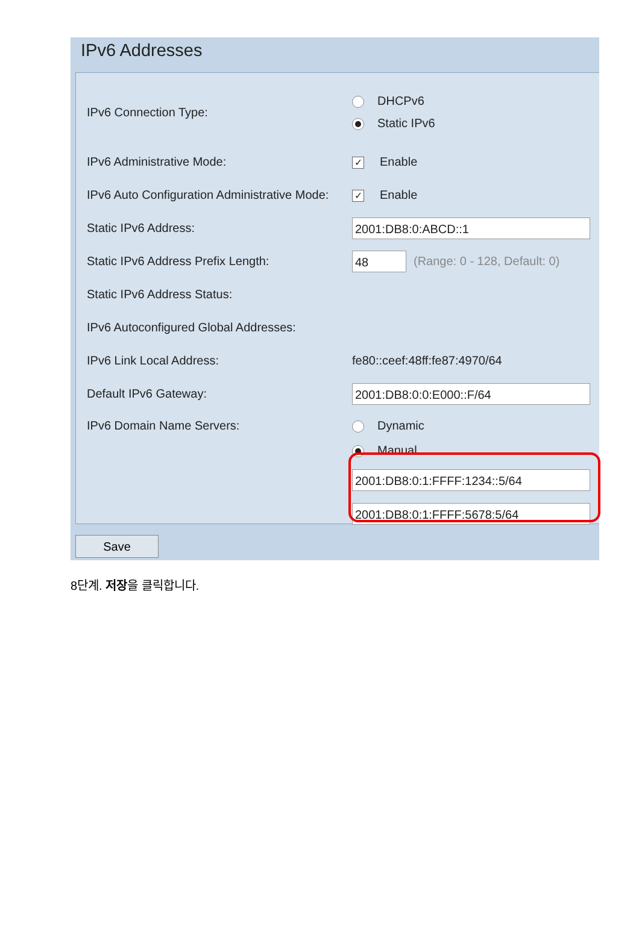IPv6 Addresses
IPv6 Connection Type:
DHCPv6
Static IPv6
IPv6 Administrative Mode:
✓ Enable
IPv6 Auto Configuration Administrative Mode:
✓ Enable
Static IPv6 Address:
2001:DB8:0:ABCD::1
Static IPv6 Address Prefix Length:
48
(Range: 0 - 128, Default: 0)
Static IPv6 Address Status:
IPv6 Autoconfigured Global Addresses:
IPv6 Link Local Address: fe80::ceef:48ff:fe87:4970/64
Default IPv6 Gateway:
2001:DB8:0:0:E000::F/64
IPv6 Domain Name Servers: Dynamic
Manual
2001:DB8:0:1:FFFF:1234::5/64
2001:DB8:0:1:FFFF:5678:5/64
Save
8단계. 저장을 클릭합니다.